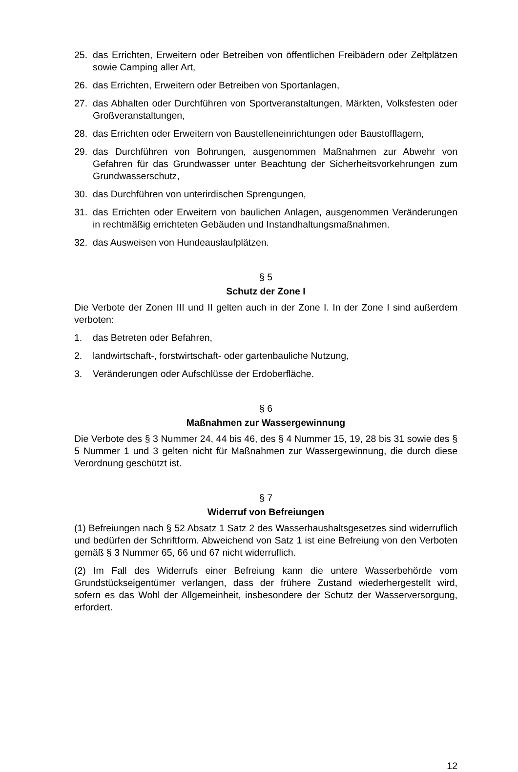25. das Errichten, Erweitern oder Betreiben von öffentlichen Freibädern oder Zeltplätzen sowie Camping aller Art,
26. das Errichten, Erweitern oder Betreiben von Sportanlagen,
27. das Abhalten oder Durchführen von Sportveranstaltungen, Märkten, Volksfesten oder Großveranstaltungen,
28. das Errichten oder Erweitern von Baustelleneinrichtungen oder Baustofflagern,
29. das Durchführen von Bohrungen, ausgenommen Maßnahmen zur Abwehr von Gefahren für das Grundwasser unter Beachtung der Sicherheitsvorkehrungen zum Grundwasserschutz,
30. das Durchführen von unterirdischen Sprengungen,
31. das Errichten oder Erweitern von baulichen Anlagen, ausgenommen Veränderungen in rechtmäßig errichteten Gebäuden und Instandhaltungsmaßnahmen.
32. das Ausweisen von Hundeauslaufplätzen.
§ 5
Schutz der Zone I
Die Verbote der Zonen III und II gelten auch in der Zone I. In der Zone I sind außerdem verboten:
1. das Betreten oder Befahren,
2. landwirtschaft-, forstwirtschaft- oder gartenbauliche Nutzung,
3. Veränderungen oder Aufschlüsse der Erdoberfläche.
§ 6
Maßnahmen zur Wassergewinnung
Die Verbote des § 3 Nummer 24, 44 bis 46, des § 4 Nummer 15, 19, 28 bis 31 sowie des § 5 Nummer 1 und 3 gelten nicht für Maßnahmen zur Wassergewinnung, die durch diese Verordnung geschützt ist.
§ 7
Widerruf von Befreiungen
(1) Befreiungen nach § 52 Absatz 1 Satz 2 des Wasserhaushaltsgesetzes sind widerruflich und bedürfen der Schriftform. Abweichend von Satz 1 ist eine Befreiung von den Verboten gemäß § 3 Nummer 65, 66 und 67 nicht widerruflich.
(2) Im Fall des Widerrufs einer Befreiung kann die untere Wasserbehörde vom Grundstückseigentümer verlangen, dass der frühere Zustand wiederhergestellt wird, sofern es das Wohl der Allgemeinheit, insbesondere der Schutz der Wasserversorgung, erfordert.
12